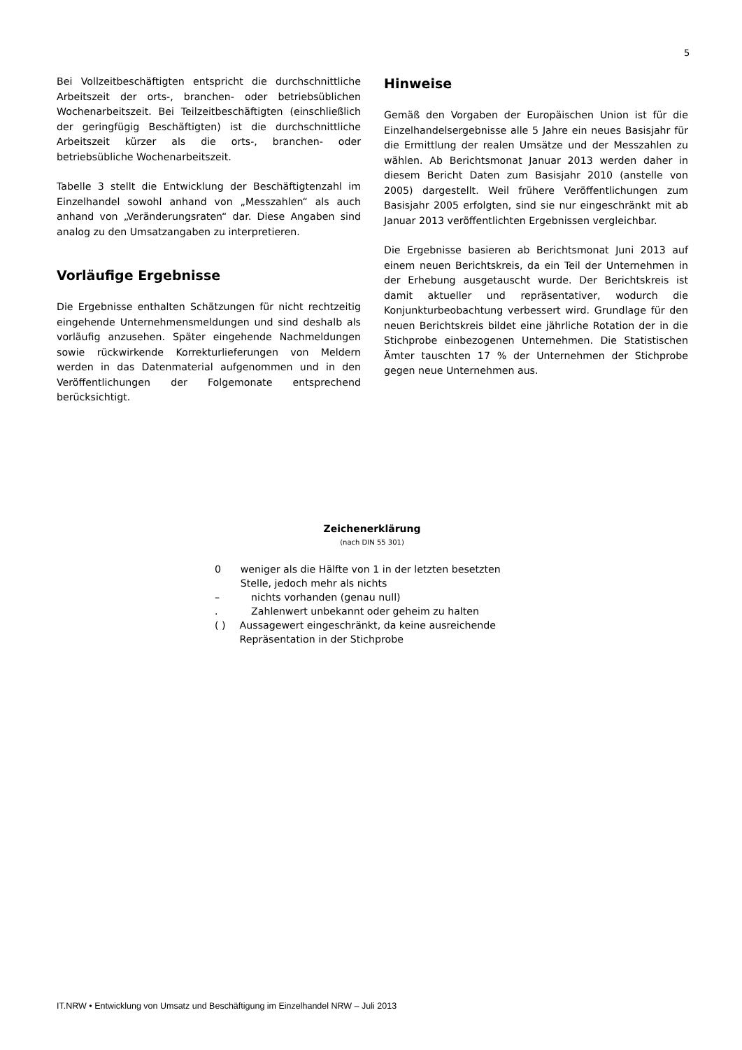5
Bei Vollzeitbeschäftigten entspricht die durchschnittliche Arbeitszeit der orts-, branchen- oder betriebsüblichen Wochenarbeitszeit. Bei Teilzeitbeschäftigten (einschließlich der geringfügig Beschäftigten) ist die durchschnittliche Arbeitszeit kürzer als die orts-, branchen- oder betriebsübliche Wochenarbeitszeit.
Tabelle 3 stellt die Entwicklung der Beschäftigtenzahl im Einzelhandel sowohl anhand von „Messzahlen“ als auch anhand von „Veränderungsraten“ dar. Diese Angaben sind analog zu den Umsatzangaben zu interpretieren.
Vorläufige Ergebnisse
Die Ergebnisse enthalten Schätzungen für nicht rechtzeitig eingehende Unternehmensmeldungen und sind deshalb als vorläufig anzusehen. Später eingehende Nachmeldungen sowie rückwirkende Korrekturlieferungen von Meldern werden in das Datenmaterial aufgenommen und in den Veröffentlichungen der Folgemonate entsprechend berücksichtigt.
Hinweise
Gemäß den Vorgaben der Europäischen Union ist für die Einzelhandelsergebnisse alle 5 Jahre ein neues Basisjahr für die Ermittlung der realen Umsätze und der Messzahlen zu wählen. Ab Berichtsmonat Januar 2013 werden daher in diesem Bericht Daten zum Basisjahr 2010 (anstelle von 2005) dargestellt. Weil frühere Veröffentlichungen zum Basisjahr 2005 erfolgten, sind sie nur eingeschränkt mit ab Januar 2013 veröffentlichten Ergebnissen vergleichbar.
Die Ergebnisse basieren ab Berichtsmonat Juni 2013 auf einem neuen Berichtskreis, da ein Teil der Unternehmen in der Erhebung ausgetauscht wurde. Der Berichtskreis ist damit aktueller und repräsentativer, wodurch die Konjunkturbeobachtung verbessert wird. Grundlage für den neuen Berichtskreis bildet eine jährliche Rotation der in die Stichprobe einbezogenen Unternehmen. Die Statistischen Ämter tauschten 17 % der Unternehmen der Stichprobe gegen neue Unternehmen aus.
Zeichenerklärung
(nach DIN 55 301)
0 weniger als die Hälfte von 1 in der letzten besetzten Stelle, jedoch mehr als nichts
– nichts vorhanden (genau null)
. Zahlenwert unbekannt oder geheim zu halten
( ) Aussagewert eingeschränkt, da keine ausreichende Repräsentation in der Stichprobe
IT.NRW • Entwicklung von Umsatz und Beschäftigung im Einzelhandel NRW – Juli 2013